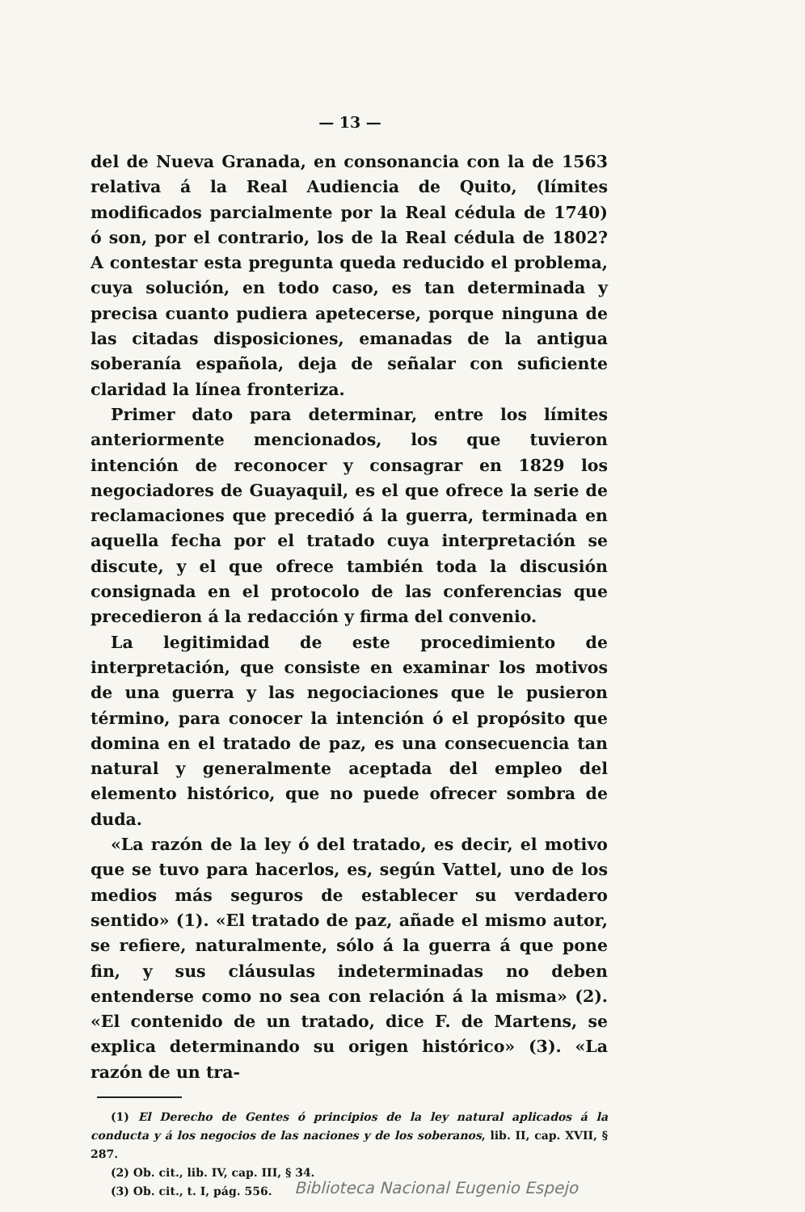— 13 —
del de Nueva Granada, en consonancia con la de 1563 relativa á la Real Audiencia de Quito, (límites modificados parcialmente por la Real cédula de 1740) ó son, por el contrario, los de la Real cédula de 1802? A contestar esta pregunta queda reducido el problema, cuya solución, en todo caso, es tan determinada y precisa cuanto pudiera apetecerse, porque ninguna de las citadas disposiciones, emanadas de la antigua soberanía española, deja de señalar con suficiente claridad la línea fronteriza.
Primer dato para determinar, entre los límites anteriormente mencionados, los que tuvieron intención de reconocer y consagrar en 1829 los negociadores de Guayaquil, es el que ofrece la serie de reclamaciones que precedió á la guerra, terminada en aquella fecha por el tratado cuya interpretación se discute, y el que ofrece también toda la discusión consignada en el protocolo de las conferencias que precedieron á la redacción y firma del convenio.
La legitimidad de este procedimiento de interpretación, que consiste en examinar los motivos de una guerra y las negociaciones que le pusieron término, para conocer la intención ó el propósito que domina en el tratado de paz, es una consecuencia tan natural y generalmente aceptada del empleo del elemento histórico, que no puede ofrecer sombra de duda.
«La razón de la ley ó del tratado, es decir, el motivo que se tuvo para hacerlos, es, según Vattel, uno de los medios más seguros de establecer su verdadero sentido» (1). «El tratado de paz, añade el mismo autor, se refiere, naturalmente, sólo á la guerra á que pone fin, y sus cláusulas indeterminadas no deben entenderse como no sea con relación á la misma» (2). «El contenido de un tratado, dice F. de Martens, se explica determinando su origen histórico» (3). «La razón de un tra-
(1) El Derecho de Gentes ó principios de la ley natural aplicados á la conducta y á los negocios de las naciones y de los soberanos, lib. II, cap. XVII, § 287.
(2) Ob. cit., lib. IV, cap. III, § 34.
(3) Ob. cit., t. I, pág. 556.
Biblioteca Nacional Eugenio Espejo